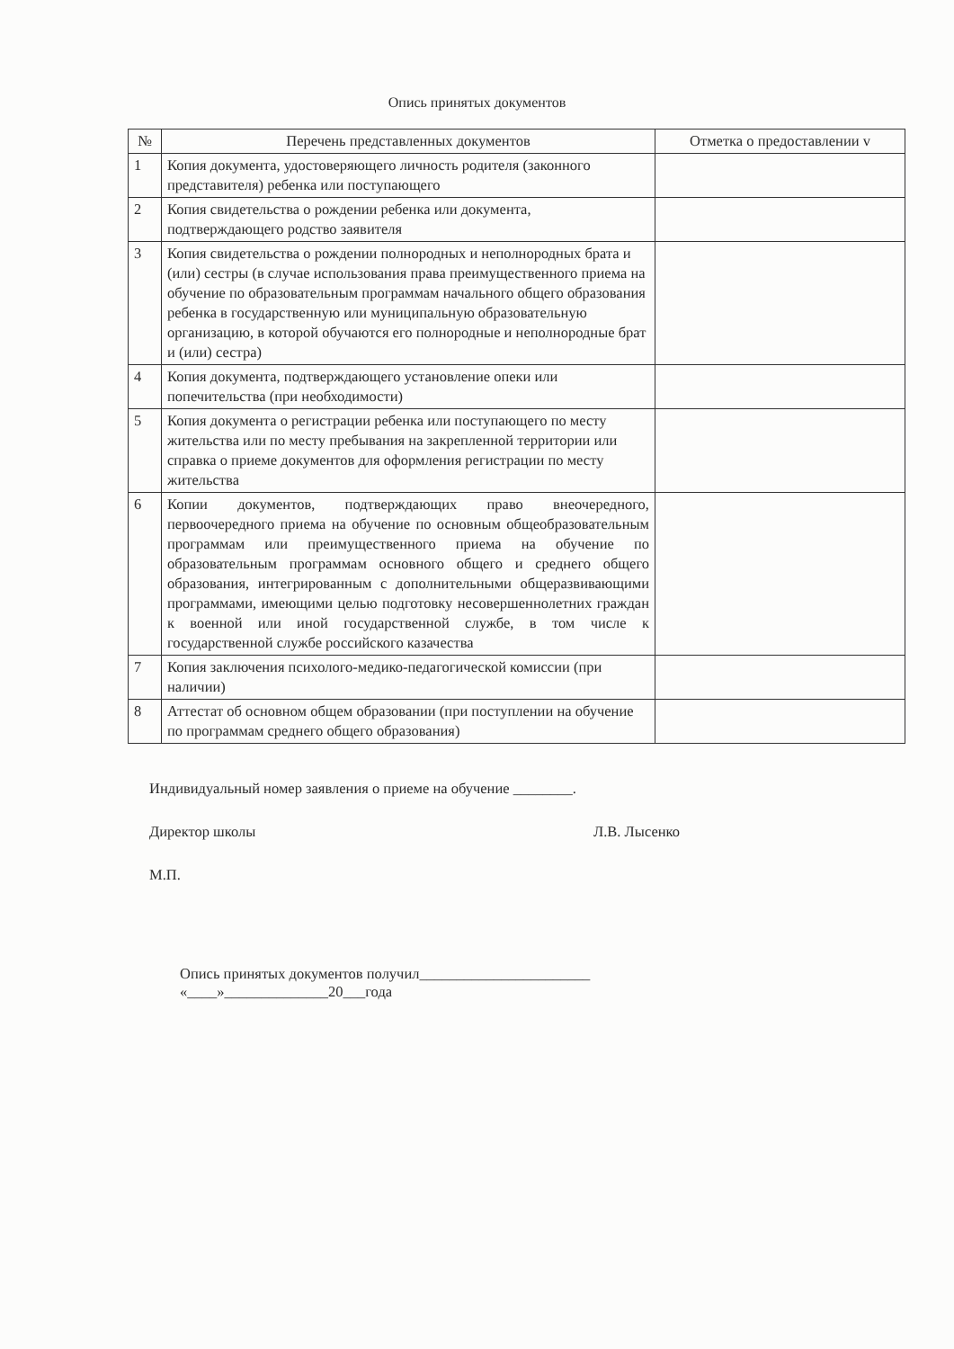Опись принятых документов
| № | Перечень представленных документов | Отметка о предоставлении v |
| --- | --- | --- |
| 1 | Копия документа, удостоверяющего личность родителя (законного представителя) ребенка или поступающего | |
| 2 | Копия свидетельства о рождении ребенка или документа, подтверждающего родство заявителя | |
| 3 | Копия свидетельства о рождении полнородных и неполнородных брата и (или) сестры (в случае использования права преимущественного приема на обучение по образовательным программам начального общего образования ребенка в государственную или муниципальную образовательную организацию, в которой обучаются его полнородные и неполнородные брат и (или) сестра) | |
| 4 | Копия документа, подтверждающего установление опеки или попечительства (при необходимости) | |
| 5 | Копия документа о регистрации ребенка или поступающего по месту жительства или по месту пребывания на закрепленной территории или справка о приеме документов для оформления регистрации по месту жительства | |
| 6 | Копии документов, подтверждающих право внеочередного, первоочередного приема на обучение по основным общеобразовательным программам или преимущественного приема на обучение по образовательным программам основного общего и среднего общего образования, интегрированным с дополнительными общеразвивающими программами, имеющими целью подготовку несовершеннолетних граждан к военной или иной государственной службе, в том числе к государственной службе российского казачества | |
| 7 | Копия заключения психолого-медико-педагогической комиссии (при наличии) | |
| 8 | Аттестат об основном общем образовании (при поступлении на обучение по программам среднего общего образования) | |
Индивидуальный номер заявления о приеме на обучение ________.
Директор школы Л.В. Лысенко
М.П.
Опись принятых документов получил_______________________
«____»______________20___года